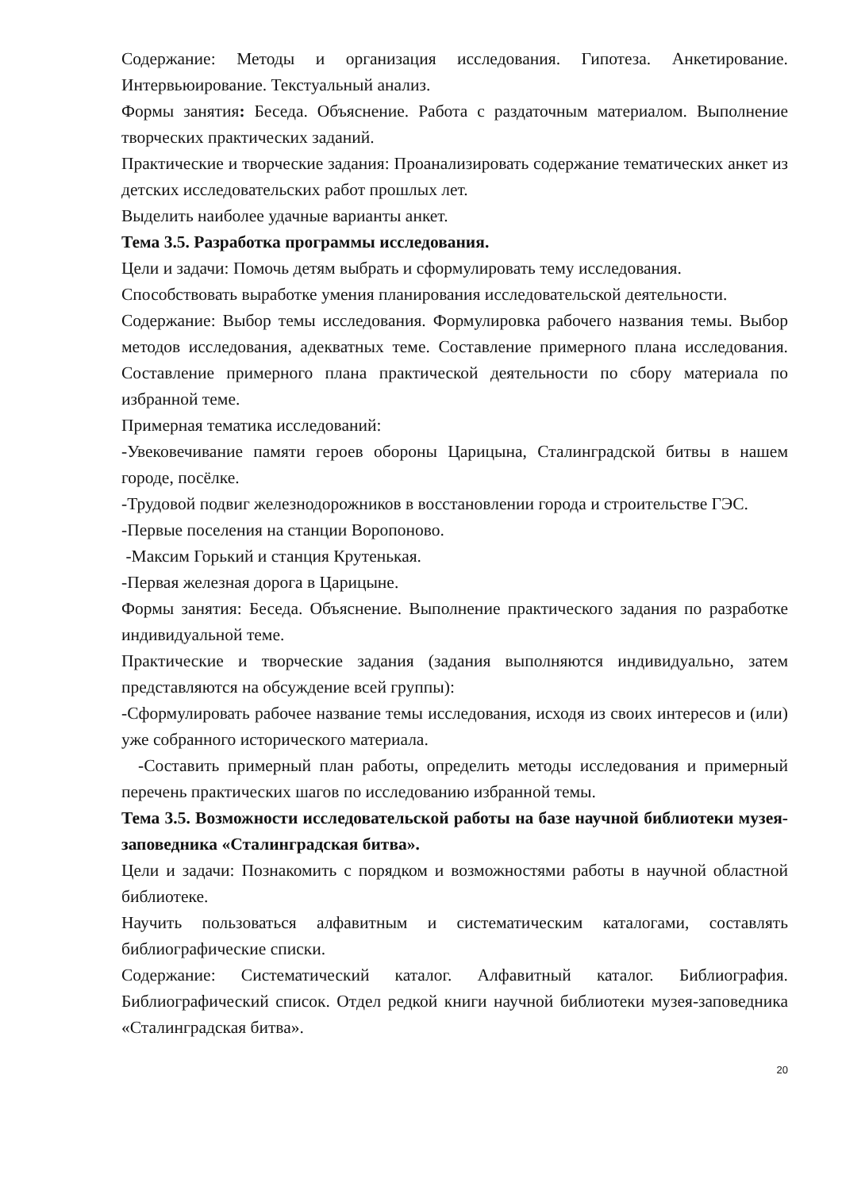Содержание: Методы и организация исследования. Гипотеза. Анкетирование. Интервьюирование. Текстуальный анализ.
Формы занятия: Беседа. Объяснение. Работа с раздаточным материалом. Выполнение творческих практических заданий.
Практические и творческие задания: Проанализировать содержание тематических анкет из детских исследовательских работ прошлых лет.
Выделить наиболее удачные варианты анкет.
Тема 3.5. Разработка программы исследования.
Цели и задачи: Помочь детям выбрать и сформулировать тему исследования.
Способствовать выработке умения планирования исследовательской деятельности.
Содержание: Выбор темы исследования. Формулировка рабочего названия темы. Выбор методов исследования, адекватных теме. Составление примерного плана исследования. Составление примерного плана практической деятельности по сбору материала по избранной теме.
Примерная тематика исследований:
-Увековечивание памяти героев обороны Царицына, Сталинградской битвы в нашем городе, посёлке.
-Трудовой подвиг железнодорожников в восстановлении города и строительстве ГЭС.
-Первые поселения на станции Воропоново.
-Максим Горький и станция Крутенькая.
-Первая железная дорога в Царицыне.
Формы занятия: Беседа. Объяснение. Выполнение практического задания по разработке индивидуальной теме.
Практические и творческие задания (задания выполняются индивидуально, затем представляются на обсуждение всей группы):
-Сформулировать рабочее название темы исследования, исходя из своих интересов и (или) уже собранного исторического материала.
-Составить примерный план работы, определить методы исследования и примерный перечень практических шагов по исследованию избранной темы.
Тема 3.5. Возможности исследовательской работы на базе научной библиотеки музея-заповедника «Сталинградская битва».
Цели и задачи: Познакомить с порядком и возможностями работы в научной областной библиотеке.
Научить пользоваться алфавитным и систематическим каталогами, составлять библиографические списки.
Содержание: Систематический каталог. Алфавитный каталог. Библиография. Библиографический список. Отдел редкой книги научной библиотеки музея-заповедника «Сталинградская битва».
20